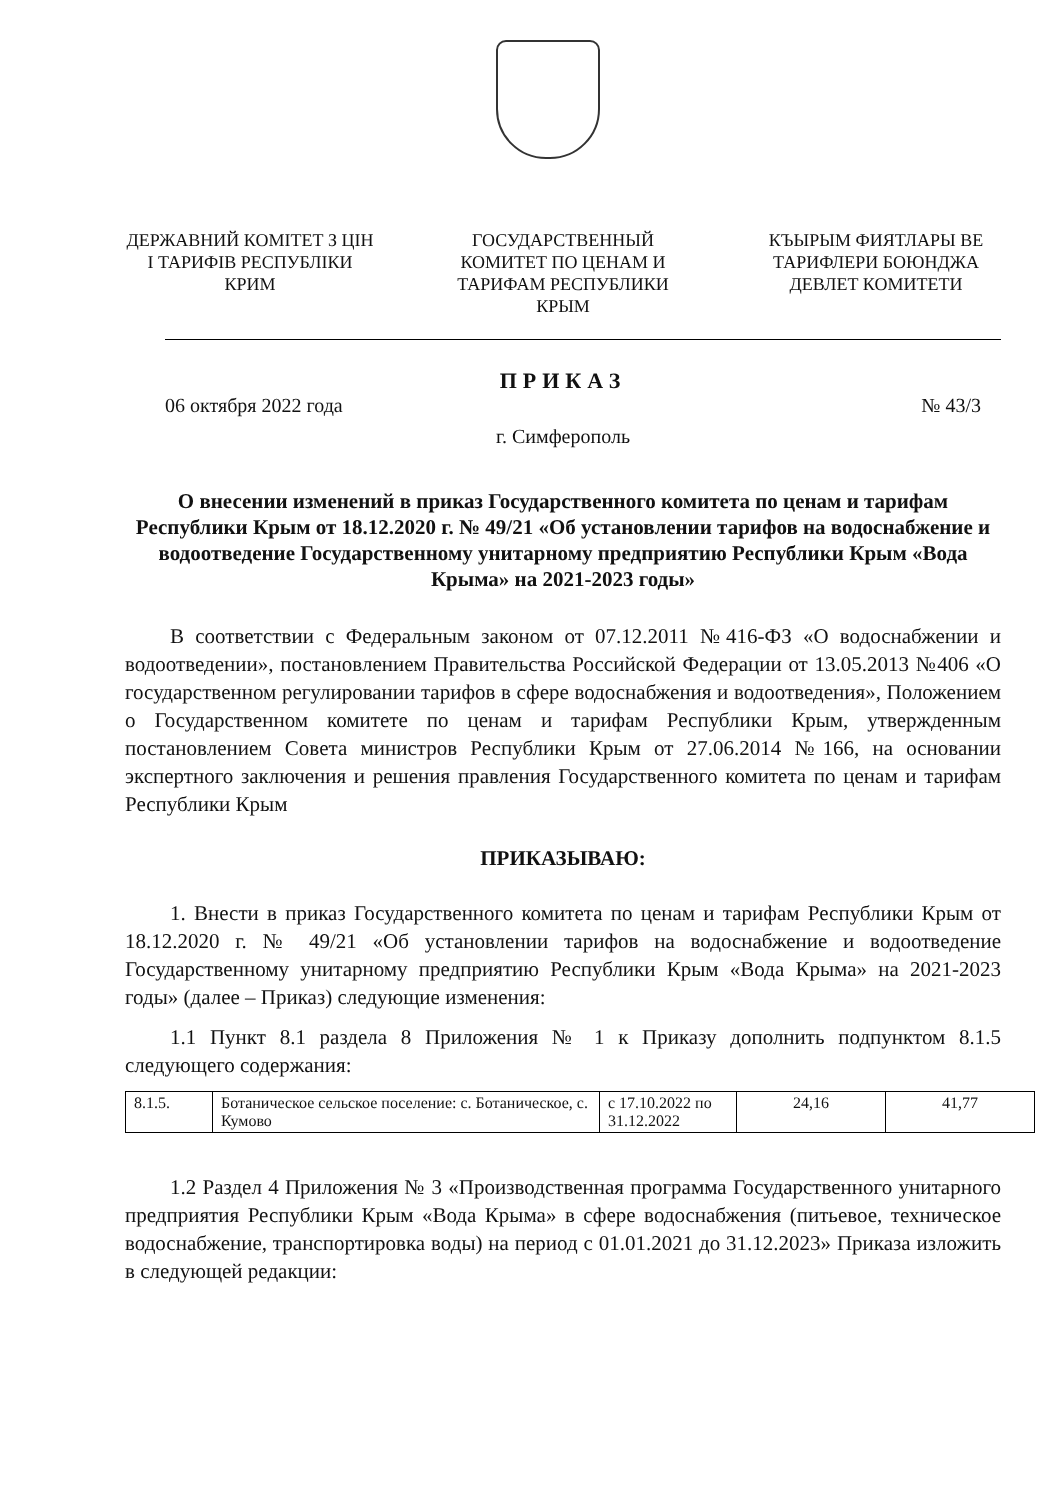ДЕРЖАВНИЙ КОМІТЕТ З ЦІН І ТАРИФІВ РЕСПУБЛІКИ КРИМ
ГОСУДАРСТВЕННЫЙ КОМИТЕТ ПО ЦЕНАМ И ТАРИФАМ РЕСПУБЛИКИ КРЫМ
КЪЫРЫМ ФИЯТЛАРЫ ВЕ ТАРИФЛЕРИ БОЮНДЖА ДЕВЛЕТ КОМИТЕТИ
ПРИКАЗ
06 октября 2022 года № 43/3
г. Симферополь
О внесении изменений в приказ Государственного комитета по ценам и тарифам Республики Крым от 18.12.2020 г. № 49/21 «Об установлении тарифов на водоснабжение и водоотведение Государственному унитарному предприятию Республики Крым «Вода Крыма» на 2021-2023 годы»
В соответствии с Федеральным законом от 07.12.2011 №416-ФЗ «О водоснабжении и водоотведении», постановлением Правительства Российской Федерации от 13.05.2013 №406 «О государственном регулировании тарифов в сфере водоснабжения и водоотведения», Положением о Государственном комитете по ценам и тарифам Республики Крым, утвержденным постановлением Совета министров Республики Крым от 27.06.2014 №166, на основании экспертного заключения и решения правления Государственного комитета по ценам и тарифам Республики Крым
ПРИКАЗЫВАЮ:
1. Внести в приказ Государственного комитета по ценам и тарифам Республики Крым от 18.12.2020 г. № 49/21 «Об установлении тарифов на водоснабжение и водоотведение Государственному унитарному предприятию Республики Крым «Вода Крыма» на 2021-2023 годы» (далее – Приказ) следующие изменения:
1.1 Пункт 8.1 раздела 8 Приложения № 1 к Приказу дополнить подпунктом 8.1.5 следующего содержания:
| 8.1.5. | Ботаническое сельское поселение: с. Ботаническое, с. Кумово | с 17.10.2022 по 31.12.2022 | 24,16 | 41,77 |
1.2 Раздел 4 Приложения № 3 «Производственная программа Государственного унитарного предприятия Республики Крым «Вода Крыма» в сфере водоснабжения (питьевое, техническое водоснабжение, транспортировка воды) на период с 01.01.2021 до 31.12.2023» Приказа изложить в следующей редакции: